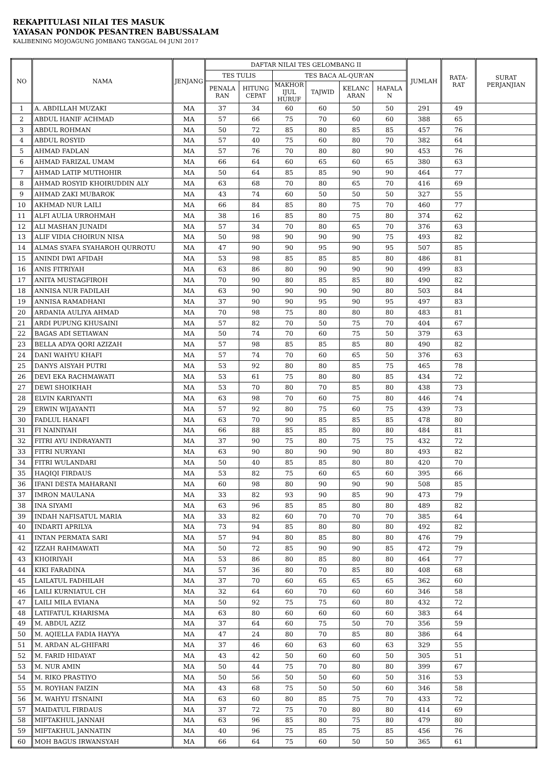REKAPITULASI NILAI TES MASUK
YAYASAN PONDOK PESANTREN BABUSSALAM
KALIBENING MOJOAGUNG JOMBANG TANGGAL 04 JUNI 2017
| NO | NAMA | JENJANG | DAFTAR NILAI TES GELOMBANG II | | | | | | JUMLAH | RATA- RAT | SURAT PERJANJIAN |
| --- | --- | --- | --- | --- | --- | --- | --- | --- | --- | --- | --- |
| | | | TES TULIS | | TES BACA AL-QUR'AN | | | | | | |
| | | | PENALA RAN | HITUNG CEPAT | MAKHOR IJUL HURUF | TAJWID | KELANC ARAN | HAFALA N | | | |
| 1 | A. ABDILLAH MUZAKI | MA | 37 | 34 | 60 | 60 | 50 | 50 | 291 | 49 | |
| 2 | ABDUL HANIF ACHMAD | MA | 57 | 66 | 75 | 70 | 60 | 60 | 388 | 65 | |
| 3 | ABDUL ROHMAN | MA | 50 | 72 | 85 | 80 | 85 | 85 | 457 | 76 | |
| 4 | ABDUL ROSYID | MA | 57 | 40 | 75 | 60 | 80 | 70 | 382 | 64 | |
| 5 | AHMAD FADLAN | MA | 57 | 76 | 70 | 80 | 80 | 90 | 453 | 76 | |
| 6 | AHMAD FARIZAL UMAM | MA | 66 | 64 | 60 | 65 | 60 | 65 | 380 | 63 | |
| 7 | AHMAD LATIP MUTHOHIR | MA | 50 | 64 | 85 | 85 | 90 | 90 | 464 | 77 | |
| 8 | AHMAD ROSYID KHOIRUDDIN ALY | MA | 63 | 68 | 70 | 80 | 65 | 70 | 416 | 69 | |
| 9 | AHMAD ZAKI MUBAROK | MA | 43 | 74 | 60 | 50 | 50 | 50 | 327 | 55 | |
| 10 | AKHMAD NUR LAILI | MA | 66 | 84 | 85 | 80 | 75 | 70 | 460 | 77 | |
| 11 | ALFI AULIA URROHMAH | MA | 38 | 16 | 85 | 80 | 75 | 80 | 374 | 62 | |
| 12 | ALI MASHAN JUNAIDI | MA | 57 | 34 | 70 | 80 | 65 | 70 | 376 | 63 | |
| 13 | ALIF VIDIA CHOIRUN NISA | MA | 50 | 98 | 90 | 90 | 90 | 75 | 493 | 82 | |
| 14 | ALMAS SYAFA SYAHAROH QURROTU | MA | 47 | 90 | 90 | 95 | 90 | 95 | 507 | 85 | |
| 15 | ANINDI DWI AFIDAH | MA | 53 | 98 | 85 | 85 | 85 | 80 | 486 | 81 | |
| 16 | ANIS FITRIYAH | MA | 63 | 86 | 80 | 90 | 90 | 90 | 499 | 83 | |
| 17 | ANITA MUSTAGFIROH | MA | 70 | 90 | 80 | 85 | 85 | 80 | 490 | 82 | |
| 18 | ANNISA NUR FADILAH | MA | 63 | 90 | 90 | 90 | 90 | 80 | 503 | 84 | |
| 19 | ANNISA RAMADHANI | MA | 37 | 90 | 90 | 95 | 90 | 95 | 497 | 83 | |
| 20 | ARDANIA AULIYA AHMAD | MA | 70 | 98 | 75 | 80 | 80 | 80 | 483 | 81 | |
| 21 | ARDI PUPUNG KHUSAINI | MA | 57 | 82 | 70 | 50 | 75 | 70 | 404 | 67 | |
| 22 | BAGAS ADI SETIAWAN | MA | 50 | 74 | 70 | 60 | 75 | 50 | 379 | 63 | |
| 23 | BELLA ADYA QORI AZIZAH | MA | 57 | 98 | 85 | 85 | 85 | 80 | 490 | 82 | |
| 24 | DANI WAHYU KHAFI | MA | 57 | 74 | 70 | 60 | 65 | 50 | 376 | 63 | |
| 25 | DANYS AISYAH PUTRI | MA | 53 | 92 | 80 | 80 | 85 | 75 | 465 | 78 | |
| 26 | DEVI EKA RACHMAWATI | MA | 53 | 61 | 75 | 80 | 80 | 85 | 434 | 72 | |
| 27 | DEWI SHOIKHAH | MA | 53 | 70 | 80 | 70 | 85 | 80 | 438 | 73 | |
| 28 | ELVIN KARIYANTI | MA | 63 | 98 | 70 | 60 | 75 | 80 | 446 | 74 | |
| 29 | ERWIN WIJAYANTI | MA | 57 | 92 | 80 | 75 | 60 | 75 | 439 | 73 | |
| 30 | FADLUL HANAFI | MA | 63 | 70 | 90 | 85 | 85 | 85 | 478 | 80 | |
| 31 | FI NAINIYAH | MA | 66 | 88 | 85 | 85 | 80 | 80 | 484 | 81 | |
| 32 | FITRI AYU INDRAYANTI | MA | 37 | 90 | 75 | 80 | 75 | 75 | 432 | 72 | |
| 33 | FITRI NURYANI | MA | 63 | 90 | 80 | 90 | 90 | 80 | 493 | 82 | |
| 34 | FITRI WULANDARI | MA | 50 | 40 | 85 | 85 | 80 | 80 | 420 | 70 | |
| 35 | HAQIQI FIRDAUS | MA | 53 | 82 | 75 | 60 | 65 | 60 | 395 | 66 | |
| 36 | IFANI DESTA MAHARANI | MA | 60 | 98 | 80 | 90 | 90 | 90 | 508 | 85 | |
| 37 | IMRON MAULANA | MA | 33 | 82 | 93 | 90 | 85 | 90 | 473 | 79 | |
| 38 | INA SIYAMI | MA | 63 | 96 | 85 | 85 | 80 | 80 | 489 | 82 | |
| 39 | INDAH NAFISATUL MARIA | MA | 33 | 82 | 60 | 70 | 70 | 70 | 385 | 64 | |
| 40 | INDARTI APRILYA | MA | 73 | 94 | 85 | 80 | 80 | 80 | 492 | 82 | |
| 41 | INTAN PERMATA SARI | MA | 57 | 94 | 80 | 85 | 80 | 80 | 476 | 79 | |
| 42 | IZZAH RAHMAWATI | MA | 50 | 72 | 85 | 90 | 90 | 85 | 472 | 79 | |
| 43 | KHOIRIYAH | MA | 53 | 86 | 80 | 85 | 80 | 80 | 464 | 77 | |
| 44 | KIKI FARADINA | MA | 57 | 36 | 80 | 70 | 85 | 80 | 408 | 68 | |
| 45 | LAILATUL FADHILAH | MA | 37 | 70 | 60 | 65 | 65 | 65 | 362 | 60 | |
| 46 | LAILI KURNIATUL CH | MA | 32 | 64 | 60 | 70 | 60 | 60 | 346 | 58 | |
| 47 | LAILI MILA EVIANA | MA | 50 | 92 | 75 | 75 | 60 | 80 | 432 | 72 | |
| 48 | LATIFATUL KHARISMA | MA | 63 | 80 | 60 | 60 | 60 | 60 | 383 | 64 | |
| 49 | M. ABDUL AZIZ | MA | 37 | 64 | 60 | 75 | 50 | 70 | 356 | 59 | |
| 50 | M. AQIELLA FADIA HAYYA | MA | 47 | 24 | 80 | 70 | 85 | 80 | 386 | 64 | |
| 51 | M. ARDAN AL-GHIFARI | MA | 37 | 46 | 60 | 63 | 60 | 63 | 329 | 55 | |
| 52 | M. FARID HIDAYAT | MA | 43 | 42 | 50 | 60 | 60 | 50 | 305 | 51 | |
| 53 | M. NUR AMIN | MA | 50 | 44 | 75 | 70 | 80 | 80 | 399 | 67 | |
| 54 | M. RIKO PRASTIYO | MA | 50 | 56 | 50 | 50 | 60 | 50 | 316 | 53 | |
| 55 | M. ROYHAN FAIZIN | MA | 43 | 68 | 75 | 50 | 50 | 60 | 346 | 58 | |
| 56 | M. WAHYU ITSNAINI | MA | 63 | 60 | 80 | 85 | 75 | 70 | 433 | 72 | |
| 57 | MAIDATUL FIRDAUS | MA | 37 | 72 | 75 | 70 | 80 | 80 | 414 | 69 | |
| 58 | MIFTAKHUL JANNAH | MA | 63 | 96 | 85 | 80 | 75 | 80 | 479 | 80 | |
| 59 | MIFTAKHUL JANNATIN | MA | 40 | 96 | 75 | 85 | 75 | 85 | 456 | 76 | |
| 60 | MOH BAGUS IRWANSYAH | MA | 66 | 64 | 75 | 60 | 50 | 50 | 365 | 61 | |